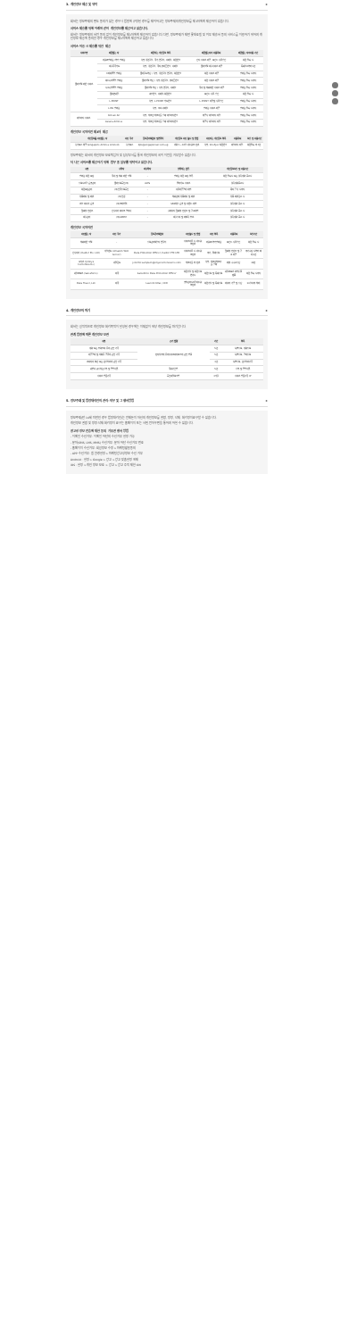3. 개인정보 제공 및 위탁 +
회사는 정보주체의 별도 동의가 있는 경우나 법령에 규정된 경우를 제외하고는 정보주체의 개인정보를 제3자에게 제공하지 않습니다.
서비스 제휴를 위해 아래와 같이 개인정보를 제공하고 있습니다.
회사는 정보주체의 사전 동의 없이 개인정보를 제3자에게 제공하지 않습니다. 다만, 정보주체가 제반 롯데호텔 및 외부 제휴사 등의 서비스를 이용하기 위하여 개인정보 제공에 동의한 경우 개인정보를 제3자에게 제공하고 있습니다.
서비스 이용 시 제휴를 위한 제공
| 서비스명 | 제공받는 자 | 제공하는 개인정보 항목 | 제공받는자의 이용목적 | 제공받는 자의 이용 기간 |
| --- | --- | --- | --- | --- |
| 롯데호텔 제반 서비스 | 리워즈멤버십 / 부커 멤버십 | 성명, 생년월일, 국가, 연락처, 이메일, 회원번호 | 인지 서비스 제공, 포인트 사용 승인 | 회원 탈퇴 시 |
| | 객실등록카드 | 성명, 생년월일, 국적, 휴대폰번호, 이메일 | 롯데호텔 객실 서비스 제공 | 투숙일로부터 2년 |
| | 트레비클럽 멤버십 | 롯데월드 부산 / 성명, 생년월일, 연락처, 회원번호 | 회원 서비스 제공 | 멤버십 탈퇴 시까지 |
| | 피트니스클럽 멤버십 | 롯데호텔 부산 / 성명, 생년월일, 휴대폰번호 | 회원 서비스 제공 | 멤버십 탈퇴 시까지 |
| | 시그니엘클럽 멤버십 | 롯데호텔 부산 / 성명, 연락처, 이메일 | 국내 및 해외 제반 서비스 제공 | 멤버십 탈퇴 시까지 |
| | 롯데면세점 | 여권번호, 이메일, 회원번호 | 포인트 사용 승인 | 회원 탈퇴 시 |
| | L.POINT | 성명, L.POINT 카드번호 | L.POINT 적립 및 사용승인 | 멤버십 탈퇴 시까지 |
| | LHW 멤버십 | 성명, 주소, 이메일 | 멤버십 서비스 제공 | 멤버십 탈퇴 시까지 |
| 마일리지 서비스 | Korean Air | 성명, 체크인/체크아웃 날짜, 마일리지번호 | 항공사 마일리지 적립 | 멤버십 탈퇴 시까지 |
| | Asiana Airlines | 성명, 체크인/체크아웃 날짜, 마일리지번호 | 항공사 마일리지 적립 | 멤버십 탈퇴 시까지 |
개인정보 국외이전 제3자 제공
| 개인정보를 이전받는 자 | 이전 국가 | 정보관리책임자 및 연락처 | 개인정보 이전 일시 및 방법 | 이전되는 개인정보 항목 | 이용목적 | 보유 및 이용기간 |
| --- | --- | --- | --- | --- | --- | --- |
| 싱가포르 항공 (Singapore Airlines Limited) | 싱가포르 | dpo@singaporeair.com.sg | 예약 1~10일 네트워크 전송 | 성명, Krisflyer 회원번호 | 마일리지 적립 | 회원탈퇴 후 7년 |
정보주체는 회사의 개인정보 보호책임자 및 담당부서를 통해 개인정보의 국외 이전을 거부할 수 있습니다.
더 나은 서비스를 제공하기 위해 업무 중 일부를 위탁하고 있습니다.
| 구분 | 수탁자 | 재수탁자 | 위탁하는 업무 | 개인정보 보유 및 이용기간 |
| --- | --- | --- | --- | --- |
| 멤버십 회원 모집 | 국내 및 해외 제반 호텔 | - | 멤버십 회원 모집 업무 | 회원 탈퇴시 또는 위탁계약 종료시 |
| 정보시스템 운영관리 | 롯데정보통신(주) | AWS | 클라우드 서비스 | 위탁계약 종료시 |
| 회원모집관리 | (주)한국정보통신 | - | 이용대금 결제 대행 | 목적 달성 시까지 |
| 상품제작 및 배송 | (주)한샘 | - | 해외판매 상품제작 및 배송 | 상품 배송 완료 시 |
| 소셜 미디어 운영 | (주)크레커랩 | - | SNS채널 운영 및 이벤트 대행 | 위탁계약 종료 시 |
| 맞춤형 컨텐츠 | 인사이더 파이크 엠티디 | - | 홈페이지 맞춤형 컨텐츠 및 광고 대행 | 위탁계약 종료 시 |
| 객실관리 | (주)AMPM | - | 객실정비 및 퍼블릭 청소 | 위탁계약 종료 시 |
개인정보 국외이전
| 이전받는 자 | 이전 국가 | 정보관리책임자 | 이전 일시 및 방법 | 이전 항목 | 이용목적 | 보유기간 |
| --- | --- | --- | --- | --- | --- | --- |
| 해외 제반 호텔 | - | 정보관리책임자 연락처 | 서비스 이용 시 네트워크 전송 | 리워즈/부커멤버십 | 포인트 사용 승인 | 회원 탈퇴 시 |
| 인사이더 (Insider Pte. Ltd) | 아일랜드 (Amazon Web Server) | Data Protection Officer, Insider PTE LTD | 서비스 이용 시 네트워크 전송 | 쿠키, 접속정보 | 맞춤형 컨텐츠 및 광고 제공 | 쿠키 수집 시부터 최대 1년 |
| 오닉스 사 (Onyx CenterSource) | 네덜란드 | jennifer.sampson@onyxcentersource.com | 체크아웃 후 전송 | 성명, 체크인/체크아웃 날짜 | 제휴 수수료 정산 | 10년 |
| 세일즈포스 (Salesforce) | 미국 | Salesforce Data Protection Officer | 회원가입 및 회원정보 변경 시 | 회원정보 및 투숙 정보 | 세일즈포스 마케팅 플랫폼 | 회원 탈퇴 시까지 |
| Data Travel, LLC | 미국 | Laurent Idrac, CEO | 영업관리시스템 네트워크 전송 | 회원가입 및 투숙 정보 | 데이터 가공 및 정산 | 14일 이후 삭제 |
4. 개인정보의 파기 +
회사는 원칙적으로 개인정보 처리목적이 달성된 경우에는 지체없이 해당 개인정보를 파기합니다.
관계 법령에 따른 개인정보 보관
| 구분 | 근거 법령 | 기간 | 항목 |
| --- | --- | --- | --- |
| 계약 또는 청약철회 등에 관한 기록 | 전자상거래 등에서의 소비자보호에 관한 법률 | 5년 | 식별정보, 계약정보 |
| 대금결제 및 재화 등 공급에 관한 기록 | | 5년 | 식별정보, 결제정보 |
| 소비자의 불만 또는 분쟁처리에 관한 기록 | | 3년 | 식별정보, 분쟁처리 기록 |
| 세법이 규정하는 장부 및 증빙서류 | 국세기본법 | 5년 | 장부 및 증빙서류 |
| 서비스 방문기록 | 통신비밀보호법 | 3개월 | 서비스 방문기록, IP |
5. 정보주체 및 법정대리인의 권리·의무 및 그 행사방법 +
정보주체(만 14세 미만인 경우 법정대리인)는 언제든지 자신의 개인정보를 열람, 정정, 삭제, 처리정지 요구할 수 있습니다.
개인정보 열람 및 정정·삭제·처리정지 요구는 홈페이지 또는 서면, 전자우편을 통하여 하실 수 있습니다.
광고성 정보 전송에 대한 동의 거부권 행사 방법
- 이메일 수신거부: 이메일 하단의 수신거부 설정 가능
- 문자(SMS, LMS, MMS) 수신거부: 문자 하단 수신거부 번호
- 홈페이지 수신거부: 회원정보 수정 > 마케팅활용동의
- APP 수신거부: 앱 환경설정 > 마케팅광고성정보 수신 거부
Android : 설정 > Google > 광고 > 광고 맞춤설정 해제
iOS : 설정 > 개인 정보 보호 > 광고 > 광고 추적 제한 ON